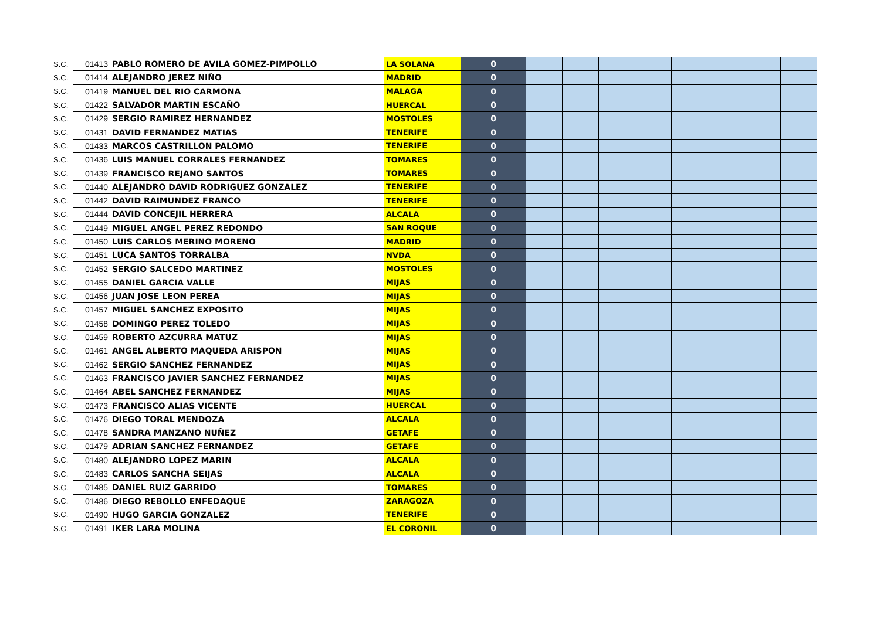| S.C. | 01413 | PABLO ROMERO DE AVILA GOMEZ-PIMPOLLO | LA SOLANA | 0 | | | | | | | | |
| S.C. | 01414 | ALEJANDRO JEREZ NIÑO | MADRID | 0 | | | | | | | | |
| S.C. | 01419 | MANUEL DEL RIO CARMONA | MALAGA | 0 | | | | | | | | |
| S.C. | 01422 | SALVADOR MARTIN ESCAÑO | HUERCAL | 0 | | | | | | | | |
| S.C. | 01429 | SERGIO RAMIREZ HERNANDEZ | MOSTOLES | 0 | | | | | | | | |
| S.C. | 01431 | DAVID FERNANDEZ MATIAS | TENERIFE | 0 | | | | | | | | |
| S.C. | 01433 | MARCOS CASTRILLON PALOMO | TENERIFE | 0 | | | | | | | | |
| S.C. | 01436 | LUIS MANUEL CORRALES FERNANDEZ | TOMARES | 0 | | | | | | | | |
| S.C. | 01439 | FRANCISCO REJANO SANTOS | TOMARES | 0 | | | | | | | | |
| S.C. | 01440 | ALEJANDRO DAVID RODRIGUEZ GONZALEZ | TENERIFE | 0 | | | | | | | | |
| S.C. | 01442 | DAVID RAIMUNDEZ FRANCO | TENERIFE | 0 | | | | | | | | |
| S.C. | 01444 | DAVID CONCEJIL HERRERA | ALCALA | 0 | | | | | | | | |
| S.C. | 01449 | MIGUEL ANGEL PEREZ REDONDO | SAN ROQUE | 0 | | | | | | | | |
| S.C. | 01450 | LUIS CARLOS MERINO MORENO | MADRID | 0 | | | | | | | | |
| S.C. | 01451 | LUCA SANTOS TORRALBA | NVDA | 0 | | | | | | | | |
| S.C. | 01452 | SERGIO SALCEDO MARTINEZ | MOSTOLES | 0 | | | | | | | | |
| S.C. | 01455 | DANIEL GARCIA VALLE | MIJAS | 0 | | | | | | | | |
| S.C. | 01456 | JUAN JOSE LEON PEREA | MIJAS | 0 | | | | | | | | |
| S.C. | 01457 | MIGUEL SANCHEZ EXPOSITO | MIJAS | 0 | | | | | | | | |
| S.C. | 01458 | DOMINGO PEREZ TOLEDO | MIJAS | 0 | | | | | | | | |
| S.C. | 01459 | ROBERTO AZCURRA MATUZ | MIJAS | 0 | | | | | | | | |
| S.C. | 01461 | ANGEL ALBERTO MAQUEDA ARISPON | MIJAS | 0 | | | | | | | | |
| S.C. | 01462 | SERGIO SANCHEZ FERNANDEZ | MIJAS | 0 | | | | | | | | |
| S.C. | 01463 | FRANCISCO JAVIER SANCHEZ FERNANDEZ | MIJAS | 0 | | | | | | | | |
| S.C. | 01464 | ABEL SANCHEZ FERNANDEZ | MIJAS | 0 | | | | | | | | |
| S.C. | 01473 | FRANCISCO ALIAS VICENTE | HUERCAL | 0 | | | | | | | | |
| S.C. | 01476 | DIEGO TORAL MENDOZA | ALCALA | 0 | | | | | | | | |
| S.C. | 01478 | SANDRA MANZANO NUÑEZ | GETAFE | 0 | | | | | | | | |
| S.C. | 01479 | ADRIAN SANCHEZ FERNANDEZ | GETAFE | 0 | | | | | | | | |
| S.C. | 01480 | ALEJANDRO LOPEZ MARIN | ALCALA | 0 | | | | | | | | |
| S.C. | 01483 | CARLOS SANCHA SEIJAS | ALCALA | 0 | | | | | | | | |
| S.C. | 01485 | DANIEL RUIZ GARRIDO | TOMARES | 0 | | | | | | | | |
| S.C. | 01486 | DIEGO REBOLLO ENFEDAQUE | ZARAGOZA | 0 | | | | | | | | |
| S.C. | 01490 | HUGO GARCIA GONZALEZ | TENERIFE | 0 | | | | | | | | |
| S.C. | 01491 | IKER LARA MOLINA | EL CORONIL | 0 | | | | | | | | |